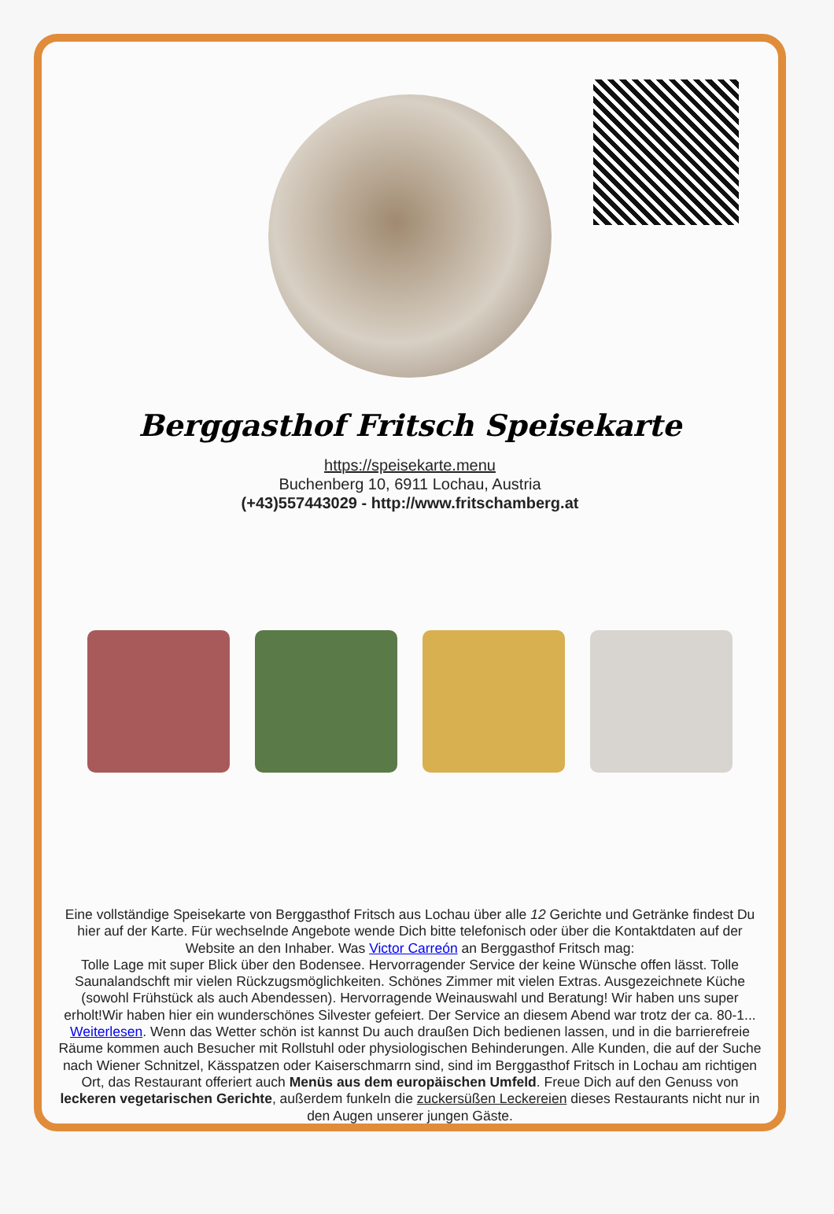Berggasthof Fritsch Speisekarte
https://speisekarte.menu
Buchenberg 10, 6911 Lochau, Austria
(+43)557443029 - http://www.fritschamberg.at
Eine vollständige Speisekarte von Berggasthof Fritsch aus Lochau über alle 12 Gerichte und Getränke findest Du hier auf der Karte. Für wechselnde Angebote wende Dich bitte telefonisch oder über die Kontaktdaten auf der Website an den Inhaber. Was Victor Carreón an Berggasthof Fritsch mag:
Tolle Lage mit super Blick über den Bodensee. Hervorragender Service der keine Wünsche offen lässt. Tolle Saunalandschft mir vielen Rückzugsmöglichkeiten. Schönes Zimmer mit vielen Extras. Ausgezeichnete Küche (sowohl Frühstück als auch Abendessen). Hervorragende Weinauswahl und Beratung! Wir haben uns super erholt!Wir haben hier ein wunderschönes Silvester gefeiert. Der Service an diesem Abend war trotz der ca. 80-1... Weiterlesen. Wenn das Wetter schön ist kannst Du auch draußen Dich bedienen lassen, und in die barrierefreie Räume kommen auch Besucher mit Rollstuhl oder physiologischen Behinderungen. Alle Kunden, die auf der Suche nach Wiener Schnitzel, Kässpatzen oder Kaiserschmarrn sind, sind im Berggasthof Fritsch in Lochau am richtigen Ort, das Restaurant offeriert auch Menüs aus dem europäischen Umfeld. Freue Dich auf den Genuss von leckeren vegetarischen Gerichte, außerdem funkeln die zuckersüßen Leckereien dieses Restaurants nicht nur in den Augen unserer jungen Gäste.